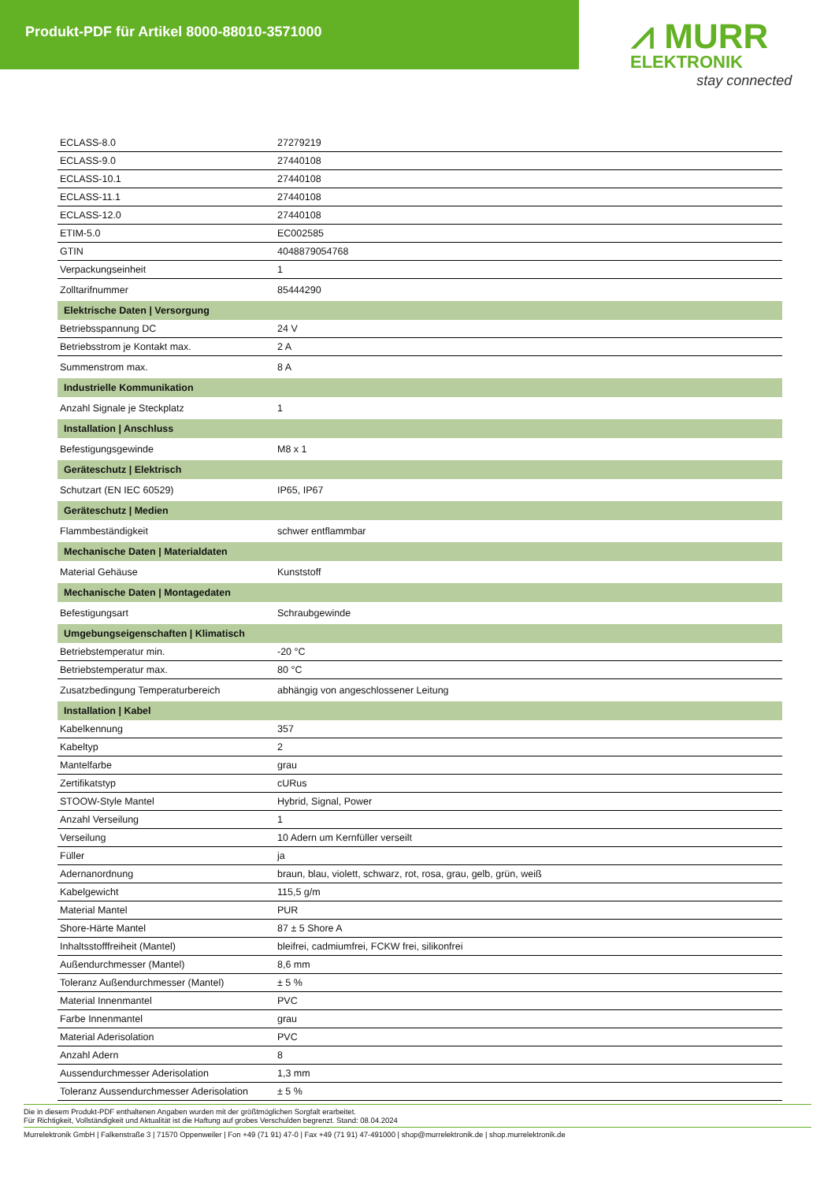Produkt-PDF für Artikel 8000-88010-3571000
⩘ MURR
ELEKTRONIK
stay connected
| ECLASS-8.0 | 27279219 |
| ECLASS-9.0 | 27440108 |
| ECLASS-10.1 | 27440108 |
| ECLASS-11.1 | 27440108 |
| ECLASS-12.0 | 27440108 |
| ETIM-5.0 | EC002585 |
| GTIN | 4048879054768 |
| Verpackungseinheit | 1 |
| Zolltarifnummer | 85444290 |
| Elektrische Daten / Versorgung | |
| Betriebsspannung DC | 24 V |
| Betriebsstrom je Kontakt max. | 2 A |
| Summenstrom max. | 8 A |
| Industrielle Kommunikation | |
| Anzahl Signale je Steckplatz | 1 |
| Installation / Anschluss | |
| Befestigungsgewinde | M8 x 1 |
| Geräteschutz / Elektrisch | |
| Schutzart (EN IEC 60529) | IP65, IP67 |
| Geräteschutz / Medien | |
| Flammbeständigkeit | schwer entflammbar |
| Mechanische Daten / Materialdaten | |
| Material Gehäuse | Kunststoff |
| Mechanische Daten / Montagedaten | |
| Befestigungsart | Schraubgewinde |
| Umgebungseigenschaften / Klimatisch | |
| Betriebstemperatur min. | -20 °C |
| Betriebstemperatur max. | 80 °C |
| Zusatzbedingung Temperaturbereich | abhängig von angeschlossener Leitung |
| Installation / Kabel | |
| Kabelkennung | 357 |
| Kabeltyp | 2 |
| Mantelfarbe | grau |
| Zertifikatstyp | cURus |
| STOOW-Style Mantel | Hybrid, Signal, Power |
| Anzahl Verseilung | 1 |
| Verseilung | 10 Adern um Kernfüller verseilt |
| Füller | ja |
| Adernanordnung | braun, blau, violett, schwarz, rot, rosa, grau, gelb, grün, weiß |
| Kabelgewicht | 115,5 g/m |
| Material Mantel | PUR |
| Shore-Härte Mantel | 87 ± 5 Shore A |
| Inhaltsstofffreiheit (Mantel) | bleifrei, cadmiumfrei, FCKW frei, silikonfrei |
| Außendurchmesser (Mantel) | 8,6 mm |
| Toleranz Außendurchmesser (Mantel) | ± 5 % |
| Material Innenmantel | PVC |
| Farbe Innenmantel | grau |
| Material Aderisolation | PVC |
| Anzahl Adern | 8 |
| Aussendurchmesser Aderisolation | 1,3 mm |
| Toleranz Aussendurchmesser Aderisolation | ± 5 % |
Die in diesem Produkt-PDF enthaltenen Angaben wurden mit der größtmöglichen Sorgfalt erarbeitet.
Für Richtigkeit, Vollständigkeit und Aktualität ist die Haftung auf grobes Verschulden begrenzt. Stand: 08.04.2024
Murrelektronik GmbH | Falkenstraße 3 | 71570 Oppenweiler | Fon +49 (71 91) 47-0 | Fax +49 (71 91) 47-491000 | shop@murrelektronik.de | shop.murrelektronik.de